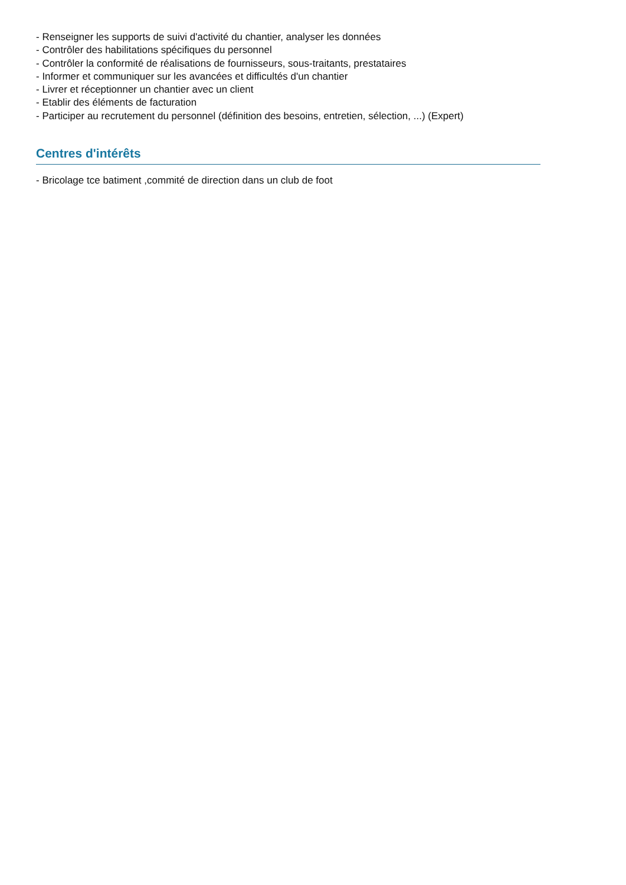- Renseigner les supports de suivi d'activité du chantier, analyser les données
- Contrôler des habilitations spécifiques du personnel
- Contrôler la conformité de réalisations de fournisseurs, sous-traitants, prestataires
- Informer et communiquer sur les avancées et difficultés d'un chantier
- Livrer et réceptionner un chantier avec un client
- Etablir des éléments de facturation
- Participer au recrutement du personnel (définition des besoins, entretien, sélection, ...) (Expert)
Centres d'intérêts
- Bricolage tce batiment ,commité de direction dans un club de foot